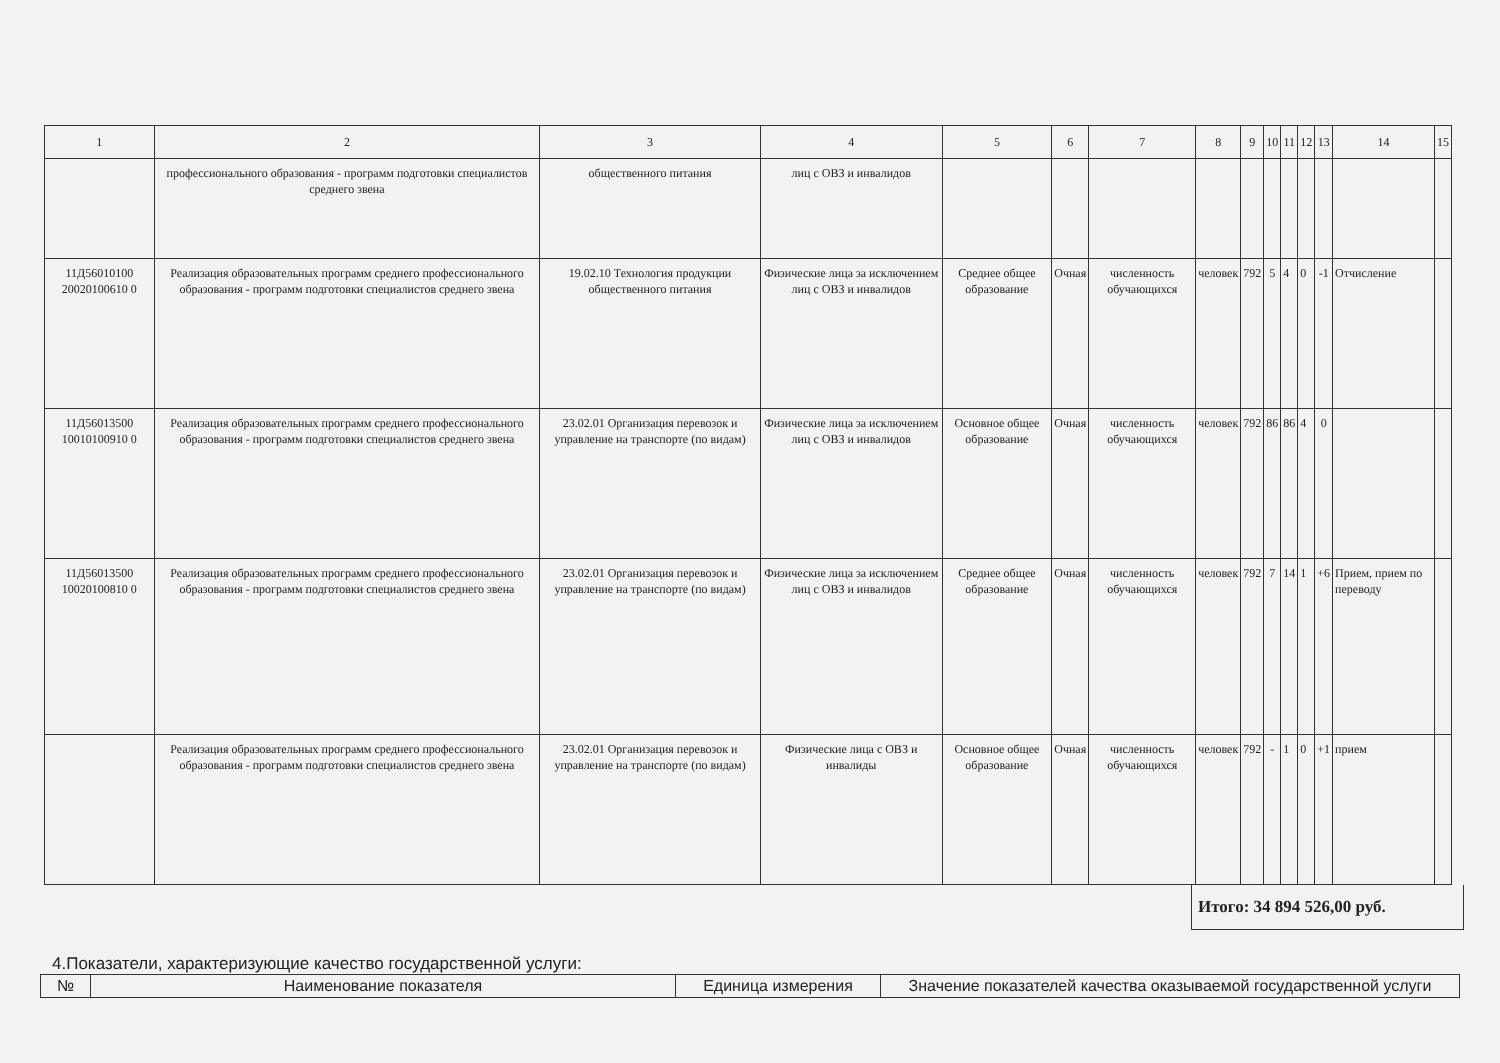| 1 | 2 | 3 | 4 | 5 | 6 | 7 | 8 | 9 | 10 | 11 | 12 | 13 | 14 | 15 |
| | профессионального образования - программ подготовки специалистов среднего звена | общественного питания | лиц с ОВЗ и инвалидов | | | | | | | | | | | |
| 11Д56010100 20020100610 0 | Реализация образовательных программ среднего профессионального образования - программ подготовки специалистов среднего звена | 19.02.10 Технология продукции общественного питания | Физические лица за исключением лиц с ОВЗ и инвалидов | Среднее общее образование | Очная | численность обучающихся | человек | 792 | 5 | 4 | 0 | -1 | Отчисление | |
| 11Д56013500 10010100910 0 | Реализация образовательных программ среднего профессионального образования - программ подготовки специалистов среднего звена | 23.02.01 Организация перевозок и управление на транспорте (по видам) | Физические лица за исключением лиц с ОВЗ и инвалидов | Основное общее образование | Очная | численность обучающихся | человек | 792 | 86 | 86 | 4 | 0 | | |
| 11Д56013500 10020100810 0 | Реализация образовательных программ среднего профессионального образования - программ подготовки специалистов среднего звена | 23.02.01 Организация перевозок и управление на транспорте (по видам) | Физические лица за исключением лиц с ОВЗ и инвалидов | Среднее общее образование | Очная | численность обучающихся | человек | 792 | 7 | 14 | 1 | +6 | Прием, прием по переводу | |
| | Реализация образовательных программ среднего профессионального образования - программ подготовки специалистов среднего звена | 23.02.01 Организация перевозок и управление на транспорте (по видам) | Физические лица с ОВЗ и инвалиды | Основное общее образование | Очная | численность обучающихся | человек | 792 | - | 1 | 0 | +1 | прием | |
Итого: 34 894 526,00 руб.
4.Показатели, характеризующие качество государственной услуги:
| № | Наименование показателя | Единица измерения | Значение показателей качества оказываемой государственной услуги |
| --- | --- | --- | --- |